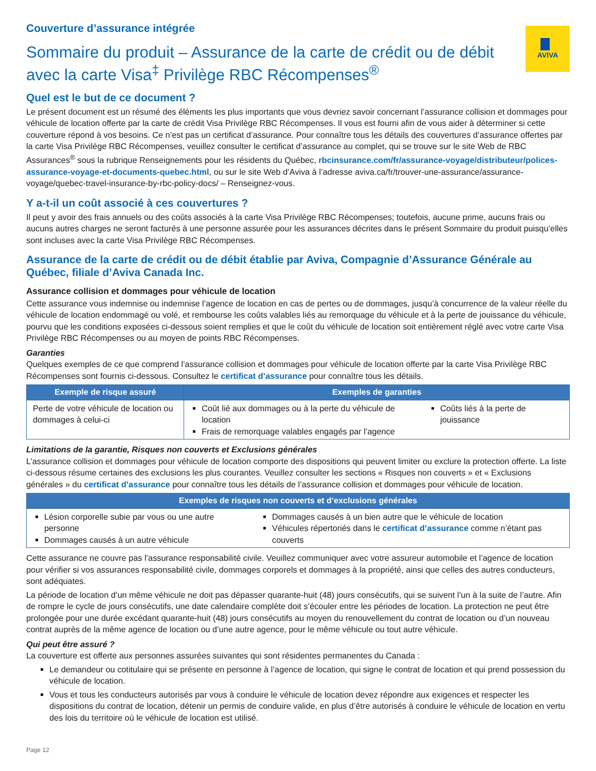AVIVA
Couverture d’assurance intégrée
Sommaire du produit – Assurance de la carte de crédit ou de débit avec la carte Visa<sup>‡</sup> Privilège RBC Récompenses<sup>®</sup>
Quel est le but de ce document ?
Le présent document est un résumé des éléments les plus importants que vous devriez savoir concernant l’assurance collision et dommages pour véhicule de location offerte par la carte de crédit Visa Privilège RBC Récompenses. Il vous est fourni afin de vous aider à déterminer si cette couverture répond à vos besoins. Ce n’est pas un certificat d’assurance. Pour connaître tous les détails des couvertures d’assurance offertes par la carte Visa Privilège RBC Récompenses, veuillez consulter le certificat d’assurance au complet, qui se trouve sur le site Web de RBC Assurances<sup>®</sup> sous la rubrique Renseignements pour les résidents du Québec, rbcinsurance.com/fr/assurance-voyage/distributeur/polices-assurance-voyage-et-documents-quebec.html, ou sur le site Web d’Aviva à l’adresse aviva.ca/fr/trouver-une-assurance/assurance-voyage/quebec-travel-insurance-by-rbc-policy-docs/ – Renseignez-vous.
Y a-t-il un coût associé à ces couvertures ?
Il peut y avoir des frais annuels ou des coûts associés à la carte Visa Privilège RBC Récompenses; toutefois, aucune prime, aucuns frais ou aucuns autres charges ne seront facturés à une personne assurée pour les assurances décrites dans le présent Sommaire du produit puisqu’elles sont incluses avec la carte Visa Privilège RBC Récompenses.
Assurance de la carte de crédit ou de débit établie par Aviva, Compagnie d’Assurance Générale au Québec, filiale d’Aviva Canada Inc.
Assurance collision et dommages pour véhicule de location
Cette assurance vous indemnise ou indemnise l’agence de location en cas de pertes ou de dommages, jusqu’à concurrence de la valeur réelle du véhicule de location endommagé ou volé, et rembourse les coûts valables liés au remorquage du véhicule et à la perte de jouissance du véhicule, pourvu que les conditions exposées ci-dessous soient remplies et que le coût du véhicule de location soit entièrement réglé avec votre carte Visa Privilège RBC Récompenses ou au moyen de points RBC Récompenses.
Garanties
Quelques exemples de ce que comprend l’assurance collision et dommages pour véhicule de location offerte par la carte Visa Privilège RBC Récompenses sont fournis ci-dessous. Consultez le certificat d’assurance pour connaître tous les détails.
| Exemple de risque assuré | Exemples de garanties | |
| --- | --- | --- |
| Perte de votre véhicule de location ou dommages à celui-ci | Coût lié aux dommages ou à la perte du véhicule de location Frais de remorquage valables engagés par l’agence | Coûts liés à la perte de jouissance |
Limitations de la garantie, Risques non couverts et Exclusions générales
L’assurance collision et dommages pour véhicule de location comporte des dispositions qui peuvent limiter ou exclure la protection offerte. La liste ci-dessous résume certaines des exclusions les plus courantes. Veuillez consulter les sections « Risques non couverts » et « Exclusions générales » du certificat d’assurance pour connaître tous les détails de l’assurance collision et dommages pour véhicule de location.
| Exemples de risques non couverts et d’exclusions générales | |
| --- | --- |
| Lésion corporelle subie par vous ou une autre personne Dommages causés à un autre véhicule | Dommages causés à un bien autre que le véhicule de location Véhicules répertoriés dans le certificat d’assurance comme n’étant pas couverts |
Cette assurance ne couvre pas l’assurance responsabilité civile. Veuillez communiquer avec votre assureur automobile et l’agence de location pour vérifier si vos assurances responsabilité civile, dommages corporels et dommages à la propriété, ainsi que celles des autres conducteurs, sont adéquates.
La période de location d’un même véhicule ne doit pas dépasser quarante-huit (48) jours consécutifs, qui se suivent l’un à la suite de l’autre. Afin de rompre le cycle de jours consécutifs, une date calendaire complète doit s’écouler entre les périodes de location. La protection ne peut être prolongée pour une durée excédant quarante-huit (48) jours consécutifs au moyen du renouvellement du contrat de location ou d’un nouveau contrat auprès de la même agence de location ou d’une autre agence, pour le même véhicule ou tout autre véhicule.
Qui peut être assuré ?
La couverture est offerte aux personnes assurées suivantes qui sont résidentes permanentes du Canada :
Le demandeur ou cotitulaire qui se présente en personne à l’agence de location, qui signe le contrat de location et qui prend possession du véhicule de location.
Vous et tous les conducteurs autorisés par vous à conduire le véhicule de location devez répondre aux exigences et respecter les dispositions du contrat de location, détenir un permis de conduire valide, en plus d’être autorisés à conduire le véhicule de location en vertu des lois du territoire où le véhicule de location est utilisé.
Page 12